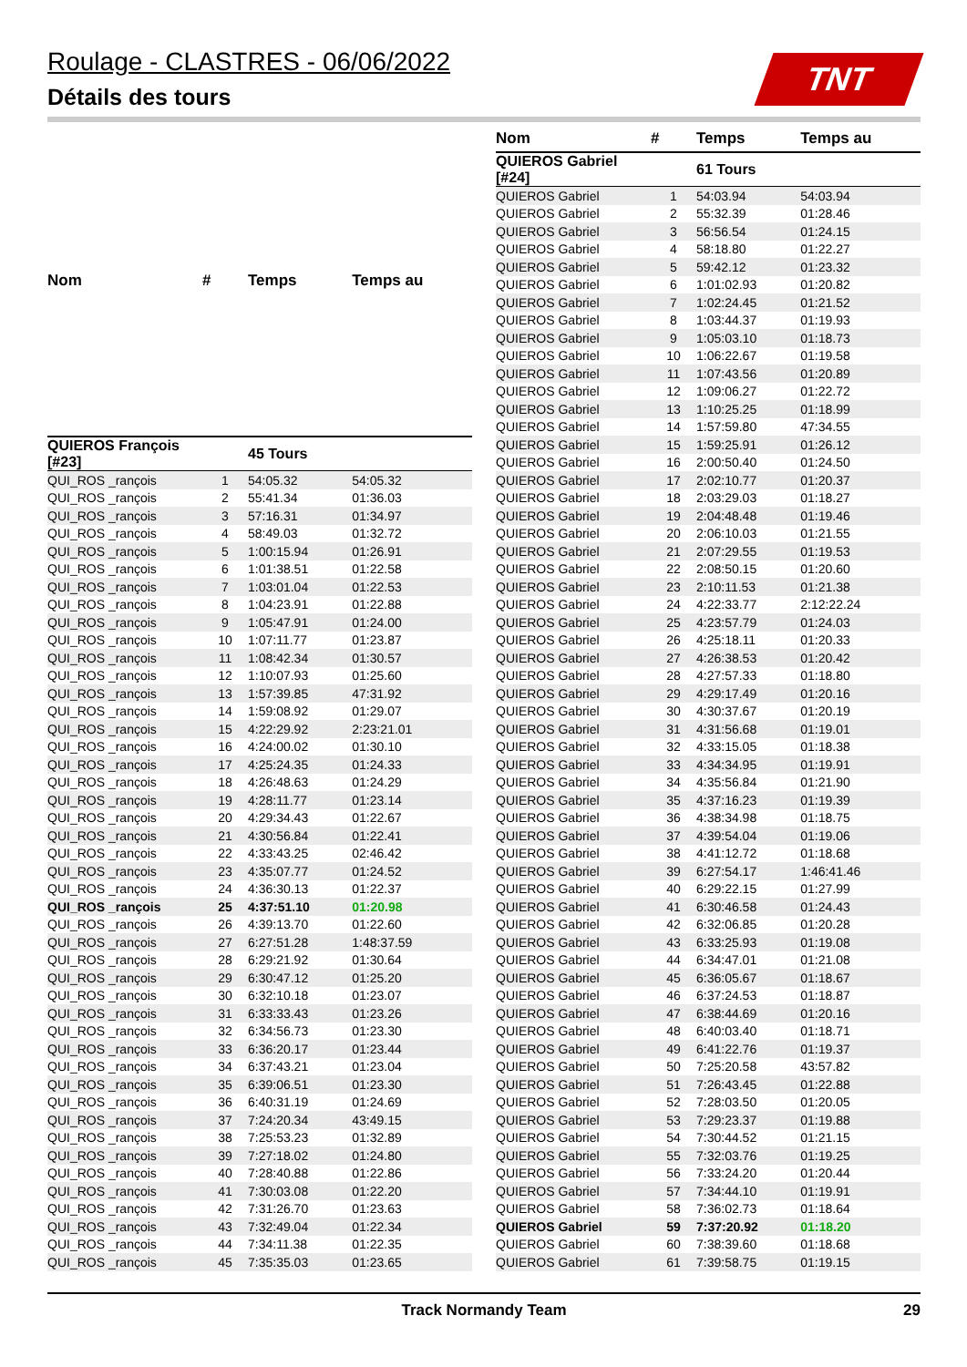Roulage - CLASTRES - 06/06/2022
Détails des tours
TNT
| Nom | # | Temps | Temps au |
| --- | --- | --- | --- |
| QUIEROS François [#23] | | 45 Tours | |
| QUI_ROS _rançois | 1 | 54:05.32 | 54:05.32 |
| QUI_ROS _rançois | 2 | 55:41.34 | 01:36.03 |
| QUI_ROS _rançois | 3 | 57:16.31 | 01:34.97 |
| QUI_ROS _rançois | 4 | 58:49.03 | 01:32.72 |
| QUI_ROS _rançois | 5 | 1:00:15.94 | 01:26.91 |
| QUI_ROS _rançois | 6 | 1:01:38.51 | 01:22.58 |
| QUI_ROS _rançois | 7 | 1:03:01.04 | 01:22.53 |
| QUI_ROS _rançois | 8 | 1:04:23.91 | 01:22.88 |
| QUI_ROS _rançois | 9 | 1:05:47.91 | 01:24.00 |
| QUI_ROS _rançois | 10 | 1:07:11.77 | 01:23.87 |
| QUI_ROS _rançois | 11 | 1:08:42.34 | 01:30.57 |
| QUI_ROS _rançois | 12 | 1:10:07.93 | 01:25.60 |
| QUI_ROS _rançois | 13 | 1:57:39.85 | 47:31.92 |
| QUI_ROS _rançois | 14 | 1:59:08.92 | 01:29.07 |
| QUI_ROS _rançois | 15 | 4:22:29.92 | 2:23:21.01 |
| QUI_ROS _rançois | 16 | 4:24:00.02 | 01:30.10 |
| QUI_ROS _rançois | 17 | 4:25:24.35 | 01:24.33 |
| QUI_ROS _rançois | 18 | 4:26:48.63 | 01:24.29 |
| QUI_ROS _rançois | 19 | 4:28:11.77 | 01:23.14 |
| QUI_ROS _rançois | 20 | 4:29:34.43 | 01:22.67 |
| QUI_ROS _rançois | 21 | 4:30:56.84 | 01:22.41 |
| QUI_ROS _rançois | 22 | 4:33:43.25 | 02:46.42 |
| QUI_ROS _rançois | 23 | 4:35:07.77 | 01:24.52 |
| QUI_ROS _rançois | 24 | 4:36:30.13 | 01:22.37 |
| QUI_ROS _rançois | 25 | 4:37:51.10 | 01:20.98 |
| QUI_ROS _rançois | 26 | 4:39:13.70 | 01:22.60 |
| QUI_ROS _rançois | 27 | 6:27:51.28 | 1:48:37.59 |
| QUI_ROS _rançois | 28 | 6:29:21.92 | 01:30.64 |
| QUI_ROS _rançois | 29 | 6:30:47.12 | 01:25.20 |
| QUI_ROS _rançois | 30 | 6:32:10.18 | 01:23.07 |
| QUI_ROS _rançois | 31 | 6:33:33.43 | 01:23.26 |
| QUI_ROS _rançois | 32 | 6:34:56.73 | 01:23.30 |
| QUI_ROS _rançois | 33 | 6:36:20.17 | 01:23.44 |
| QUI_ROS _rançois | 34 | 6:37:43.21 | 01:23.04 |
| QUI_ROS _rançois | 35 | 6:39:06.51 | 01:23.30 |
| QUI_ROS _rançois | 36 | 6:40:31.19 | 01:24.69 |
| QUI_ROS _rançois | 37 | 7:24:20.34 | 43:49.15 |
| QUI_ROS _rançois | 38 | 7:25:53.23 | 01:32.89 |
| QUI_ROS _rançois | 39 | 7:27:18.02 | 01:24.80 |
| QUI_ROS _rançois | 40 | 7:28:40.88 | 01:22.86 |
| QUI_ROS _rançois | 41 | 7:30:03.08 | 01:22.20 |
| QUI_ROS _rançois | 42 | 7:31:26.70 | 01:23.63 |
| QUI_ROS _rançois | 43 | 7:32:49.04 | 01:22.34 |
| QUI_ROS _rançois | 44 | 7:34:11.38 | 01:22.35 |
| QUI_ROS _rançois | 45 | 7:35:35.03 | 01:23.65 |
| Nom | # | Temps | Temps au |
| --- | --- | --- | --- |
| QUIEROS Gabriel [#24] | | 61 Tours | |
| QUIEROS Gabriel | 1 | 54:03.94 | 54:03.94 |
| QUIEROS Gabriel | 2 | 55:32.39 | 01:28.46 |
| QUIEROS Gabriel | 3 | 56:56.54 | 01:24.15 |
| QUIEROS Gabriel | 4 | 58:18.80 | 01:22.27 |
| QUIEROS Gabriel | 5 | 59:42.12 | 01:23.32 |
| QUIEROS Gabriel | 6 | 1:01:02.93 | 01:20.82 |
| QUIEROS Gabriel | 7 | 1:02:24.45 | 01:21.52 |
| QUIEROS Gabriel | 8 | 1:03:44.37 | 01:19.93 |
| QUIEROS Gabriel | 9 | 1:05:03.10 | 01:18.73 |
| QUIEROS Gabriel | 10 | 1:06:22.67 | 01:19.58 |
| QUIEROS Gabriel | 11 | 1:07:43.56 | 01:20.89 |
| QUIEROS Gabriel | 12 | 1:09:06.27 | 01:22.72 |
| QUIEROS Gabriel | 13 | 1:10:25.25 | 01:18.99 |
| QUIEROS Gabriel | 14 | 1:57:59.80 | 47:34.55 |
| QUIEROS Gabriel | 15 | 1:59:25.91 | 01:26.12 |
| QUIEROS Gabriel | 16 | 2:00:50.40 | 01:24.50 |
| QUIEROS Gabriel | 17 | 2:02:10.77 | 01:20.37 |
| QUIEROS Gabriel | 18 | 2:03:29.03 | 01:18.27 |
| QUIEROS Gabriel | 19 | 2:04:48.48 | 01:19.46 |
| QUIEROS Gabriel | 20 | 2:06:10.03 | 01:21.55 |
| QUIEROS Gabriel | 21 | 2:07:29.55 | 01:19.53 |
| QUIEROS Gabriel | 22 | 2:08:50.15 | 01:20.60 |
| QUIEROS Gabriel | 23 | 2:10:11.53 | 01:21.38 |
| QUIEROS Gabriel | 24 | 4:22:33.77 | 2:12:22.24 |
| QUIEROS Gabriel | 25 | 4:23:57.79 | 01:24.03 |
| QUIEROS Gabriel | 26 | 4:25:18.11 | 01:20.33 |
| QUIEROS Gabriel | 27 | 4:26:38.53 | 01:20.42 |
| QUIEROS Gabriel | 28 | 4:27:57.33 | 01:18.80 |
| QUIEROS Gabriel | 29 | 4:29:17.49 | 01:20.16 |
| QUIEROS Gabriel | 30 | 4:30:37.67 | 01:20.19 |
| QUIEROS Gabriel | 31 | 4:31:56.68 | 01:19.01 |
| QUIEROS Gabriel | 32 | 4:33:15.05 | 01:18.38 |
| QUIEROS Gabriel | 33 | 4:34:34.95 | 01:19.91 |
| QUIEROS Gabriel | 34 | 4:35:56.84 | 01:21.90 |
| QUIEROS Gabriel | 35 | 4:37:16.23 | 01:19.39 |
| QUIEROS Gabriel | 36 | 4:38:34.98 | 01:18.75 |
| QUIEROS Gabriel | 37 | 4:39:54.04 | 01:19.06 |
| QUIEROS Gabriel | 38 | 4:41:12.72 | 01:18.68 |
| QUIEROS Gabriel | 39 | 6:27:54.17 | 1:46:41.46 |
| QUIEROS Gabriel | 40 | 6:29:22.15 | 01:27.99 |
| QUIEROS Gabriel | 41 | 6:30:46.58 | 01:24.43 |
| QUIEROS Gabriel | 42 | 6:32:06.85 | 01:20.28 |
| QUIEROS Gabriel | 43 | 6:33:25.93 | 01:19.08 |
| QUIEROS Gabriel | 44 | 6:34:47.01 | 01:21.08 |
| QUIEROS Gabriel | 45 | 6:36:05.67 | 01:18.67 |
| QUIEROS Gabriel | 46 | 6:37:24.53 | 01:18.87 |
| QUIEROS Gabriel | 47 | 6:38:44.69 | 01:20.16 |
| QUIEROS Gabriel | 48 | 6:40:03.40 | 01:18.71 |
| QUIEROS Gabriel | 49 | 6:41:22.76 | 01:19.37 |
| QUIEROS Gabriel | 50 | 7:25:20.58 | 43:57.82 |
| QUIEROS Gabriel | 51 | 7:26:43.45 | 01:22.88 |
| QUIEROS Gabriel | 52 | 7:28:03.50 | 01:20.05 |
| QUIEROS Gabriel | 53 | 7:29:23.37 | 01:19.88 |
| QUIEROS Gabriel | 54 | 7:30:44.52 | 01:21.15 |
| QUIEROS Gabriel | 55 | 7:32:03.76 | 01:19.25 |
| QUIEROS Gabriel | 56 | 7:33:24.20 | 01:20.44 |
| QUIEROS Gabriel | 57 | 7:34:44.10 | 01:19.91 |
| QUIEROS Gabriel | 58 | 7:36:02.73 | 01:18.64 |
| QUIEROS Gabriel | 59 | 7:37:20.92 | 01:18.20 |
| QUIEROS Gabriel | 60 | 7:38:39.60 | 01:18.68 |
| QUIEROS Gabriel | 61 | 7:39:58.75 | 01:19.15 |
Track Normandy Team 29